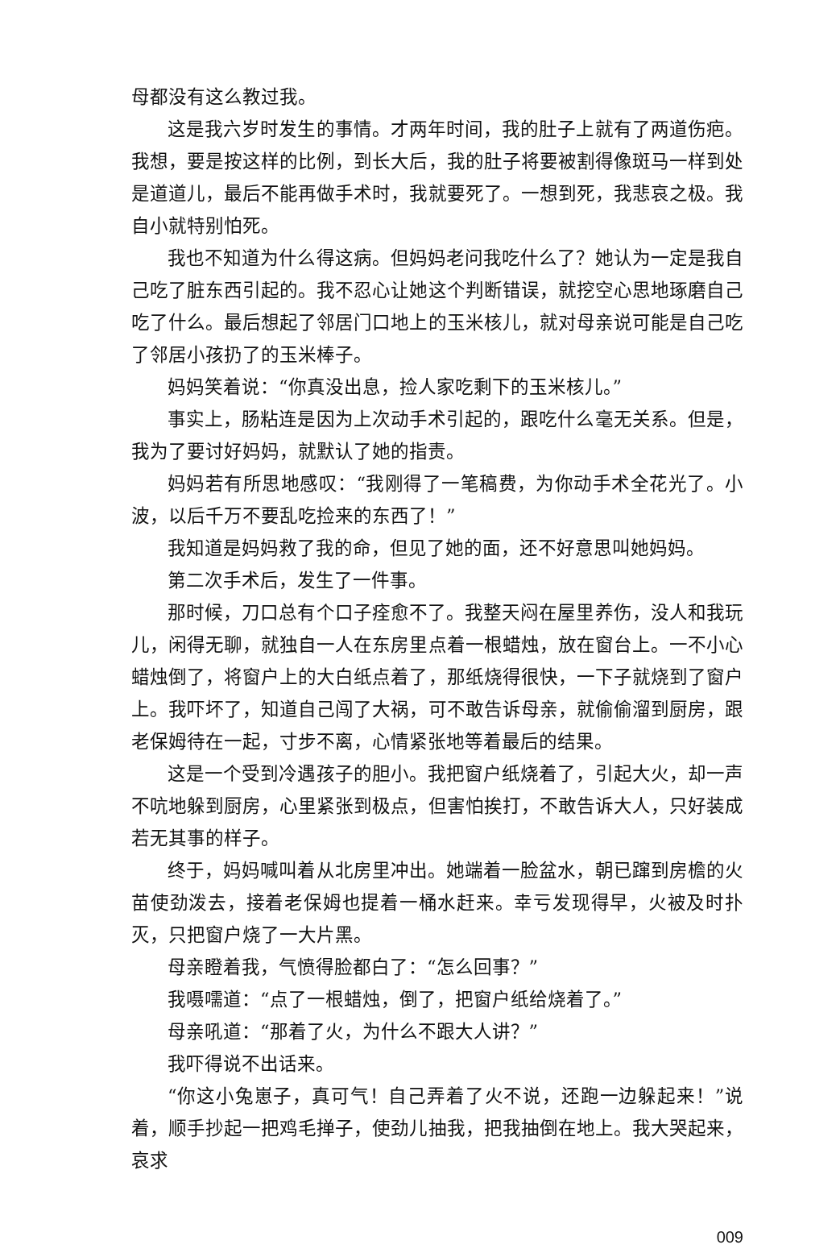母都没有这么教过我。
这是我六岁时发生的事情。才两年时间，我的肚子上就有了两道伤疤。我想，要是按这样的比例，到长大后，我的肚子将要被割得像斑马一样到处是道道儿，最后不能再做手术时，我就要死了。一想到死，我悲哀之极。我自小就特别怕死。
我也不知道为什么得这病。但妈妈老问我吃什么了？她认为一定是我自己吃了脏东西引起的。我不忍心让她这个判断错误，就挖空心思地琢磨自己吃了什么。最后想起了邻居门口地上的玉米核儿，就对母亲说可能是自己吃了邻居小孩扔了的玉米棒子。
妈妈笑着说：“你真没出息，捡人家吃剩下的玉米核儿。”
事实上，肠粘连是因为上次动手术引起的，跟吃什么毫无关系。但是，我为了要讨好妈妈，就默认了她的指责。
妈妈若有所思地感叹：“我刚得了一笔稿费，为你动手术全花光了。小波，以后千万不要乱吃捡来的东西了！”
我知道是妈妈救了我的命，但见了她的面，还不好意思叫她妈妈。
第二次手术后，发生了一件事。
那时候，刀口总有个口子痊愈不了。我整天闷在屋里养伤，没人和我玩儿，闲得无聊，就独自一人在东房里点着一根蜡烛，放在窗台上。一不小心蜡烛倒了，将窗户上的大白纸点着了，那纸烧得很快，一下子就烧到了窗户上。我吓坏了，知道自己闯了大祸，可不敢告诉母亲，就偷偷溜到厨房，跟老保姆待在一起，寸步不离，心情紧张地等着最后的结果。
这是一个受到冷遇孩子的胆小。我把窗户纸烧着了，引起大火，却一声不吭地躲到厨房，心里紧张到极点，但害怕挨打，不敢告诉大人，只好装成若无其事的样子。
终于，妈妈喊叫着从北房里冲出。她端着一脸盆水，朝已蹿到房檐的火苗使劲泼去，接着老保姆也提着一桶水赶来。幸亏发现得早，火被及时扑灭，只把窗户烧了一大片黑。
母亲瞪着我，气愤得脸都白了：“怎么回事？”
我嗫嚅道：“点了一根蜡烛，倒了，把窗户纸给烧着了。”
母亲吼道：“那着了火，为什么不跟大人讲？”
我吓得说不出话来。
“你这小兔崽子，真可气！自己弄着了火不说，还跑一边躲起来！”说着，顺手抄起一把鸡毛掸子，使劲儿抽我，把我抽倒在地上。我大哭起来，哀求
009